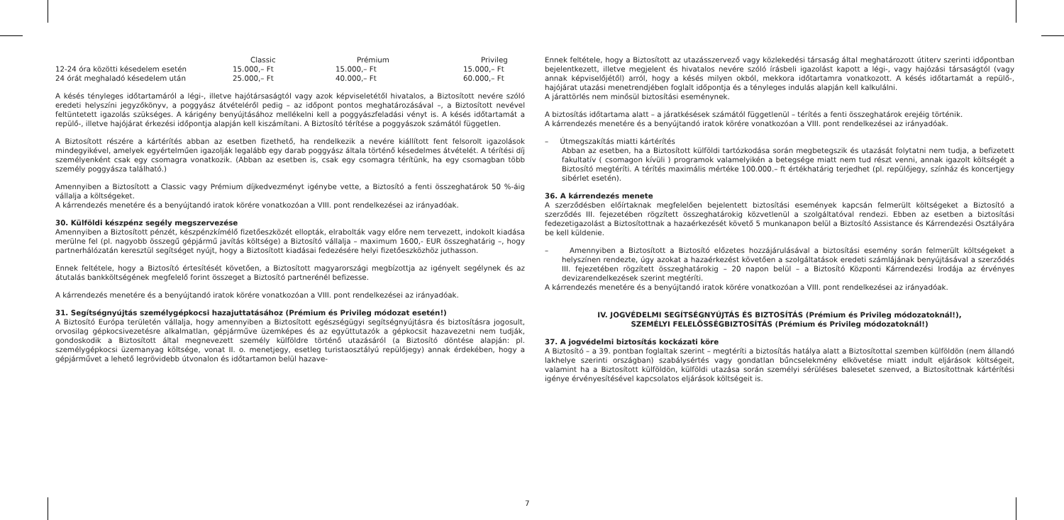| | Classic | Prémium | Privileg |
| --- | --- | --- | --- |
| 12-24 óra közötti késedelem esetén | 15.000,– Ft | 15.000,– Ft | 15.000,– Ft |
| 24 órát meghaladó késedelem után | 25.000,– Ft | 40.000,– Ft | 60.000,– Ft |
A késés tényleges időtartamáról a légi-, illetve hajótársaságtól vagy azok képviseletétől hivatalos, a Biztosított nevére szóló eredeti helyszíni jegyzőkönyv, a poggyász átvételéről pedig – az időpont pontos meghatározásával –, a Biztosított nevével feltüntetett igazolás szükséges. A kárigény benyújtásához mellékelni kell a poggyászfeladási vényt is. A késés időtartamát a repülő-, illetve hajójárat érkezési időpontja alapján kell kiszámítani. A Biztosító térítése a poggyászok számától független.
A Biztosított részére a kártérítés abban az esetben fizethető, ha rendelkezik a nevére kiállított fent felsorolt igazolások mindegyikével, amelyek egyértelműen igazolják legalább egy darab poggyász általa történő késedelmes átvételét. A térítési díj személyenként csak egy csomagra vonatkozik. (Abban az esetben is, csak egy csomagra térítünk, ha egy csomagban több személy poggyásza található.)
Amennyiben a Biztosított a Classic vagy Prémium díjkedvezményt igénybe vette, a Biztosító a fenti összeghatárok 50 %-áig vállalja a költségeket.
A kárrendezés menetére és a benyújtandó iratok körére vonatkozóan a VIII. pont rendelkezései az irányadóak.
30. Külföldi készpénz segély megszervezése
Amennyiben a Biztosított pénzét, készpénzkímélő fizetőeszközét ellopták, elrabolták vagy előre nem tervezett, indokolt kiadása merülne fel (pl. nagyobb összegű gépjármű javítás költsége) a Biztosító vállalja – maximum 1600,- EUR összeghatárig –, hogy partnerhálózatán keresztül segítséget nyújt, hogy a Biztosított kiadásai fedezésére helyi fizetőeszközhöz juthasson.
Ennek feltétele, hogy a Biztosító értesítését követően, a Biztosított magyarországi megbízottja az igényelt segélynek és az átutalás bankköltségének megfelelő forint összeget a Biztosító partnerénél befizesse.
A kárrendezés menetére és a benyújtandó iratok körére vonatkozóan a VIII. pont rendelkezései az irányadóak.
31. Segítségnyújtás személygépkocsi hazajuttatásához (Prémium és Privileg módozat esetén!)
A Biztosító Európa területén vállalja, hogy amennyiben a Biztosított egészségügyi segítségnyújtásra és biztosításra jogosult, orvosilag gépkocsivezetésre alkalmatlan, gépjárműve üzemképes és az együttutazók a gépkocsit hazavezetni nem tudják, gondoskodik a Biztosított által megnevezett személy külföldre történő utazásáról (a Biztosító döntése alapján: pl. személygépkocsi üzemanyag költsége, vonat II. o. menetjegy, esetleg turistaosztályú repülőjegy) annak érdekében, hogy a gépjárművet a lehető legrövidebb útvonalon és időtartamon belül hazave-
Ennek feltétele, hogy a Biztosított az utazásszervező vagy közlekedési társaság által meghatározott útiterv szerinti időpontban bejelentkezett, illetve megjelent és hivatalos nevére szóló írásbeli igazolást kapott a légi-, vagy hajózási társaságtól (vagy annak képviselőjétől) arról, hogy a késés milyen okból, mekkora időtartamra vonatkozott. A késés időtartamát a repülő-, hajójárat utazási menetrendjében foglalt időpontja és a tényleges indulás alapján kell kalkulálni.
A járattörlés nem minősül biztosítási eseménynek.
A biztosítás időtartama alatt – a járatkésések számától függetlenül – térítés a fenti összeghatárok erejéig történik.
A kárrendezés menetére és a benyújtandó iratok körére vonatkozóan a VIII. pont rendelkezései az irányadóak.
– Útmegszakítás miatti kártérítés
Abban az esetben, ha a Biztosított külföldi tartózkodása során megbetegszik és utazását folytatni nem tudja, a befizetett fakultatív ( csomagon kívüli ) programok valamelyikén a betegsége miatt nem tud részt venni, annak igazolt költségét a Biztosító megtéríti. A térítés maximális mértéke 100.000.– ft értékhatárig terjedhet (pl. repülőjegy, színház és koncertjegy sibérlet esetén).
36. A kárrendezés menete
A szerződésben előírtaknak megfelelően bejelentett biztosítási események kapcsán felmerült költségeket a Biztosító a szerződés III. fejezetében rögzített összeghatárokig közvetlenül a szolgáltatóval rendezi. Ebben az esetben a biztosítási fedezetigazolást a Biztosítottnak a hazaérkezését követő 5 munkanapon belül a Biztosító Assistance és Kárrendezési Osztályára be kell küldenie.
– Amennyiben a Biztosított a Biztosító előzetes hozzájárulásával a biztosítási esemény során felmerült költségeket a helyszínen rendezte, úgy azokat a hazaérkezést követően a szolgáltatások eredeti számlájának benyújtásával a szerződés III. fejezetében rögzített összeghatárokig – 20 napon belül – a Biztosító Központi Kárrendezési Irodája az érvényes devizarendelkezések szerint megtéríti.
A kárrendezés menetére és a benyújtandó iratok körére vonatkozóan a VIII. pont rendelkezései az irányadóak.
IV. JOGVÉDELMI SEGÍTSÉGNYÚJTÁS ÉS BIZTOSÍTÁS (Prémium és Privileg módozatoknál!),
SZEMÉLYI FELELŐSSÉGBIZTOSÍTÁS (Prémium és Privileg módozatoknál!)
37. A jogvédelmi biztosítás kockázati köre
A Biztosító – a 39. pontban foglaltak szerint – megtéríti a biztosítás hatálya alatt a Biztosítottal szemben külföldön (nem állandó lakhelye szerinti országban) szabálysértés vagy gondatlan bűncselekmény elkövetése miatt indult eljárások költségeit, valamint ha a Biztosított külföldön, külföldi utazása során személyi sérüléses balesetet szenved, a Biztosítottnak kártérítési igénye érvényesítésével kapcsolatos eljárások költségeit is.
7